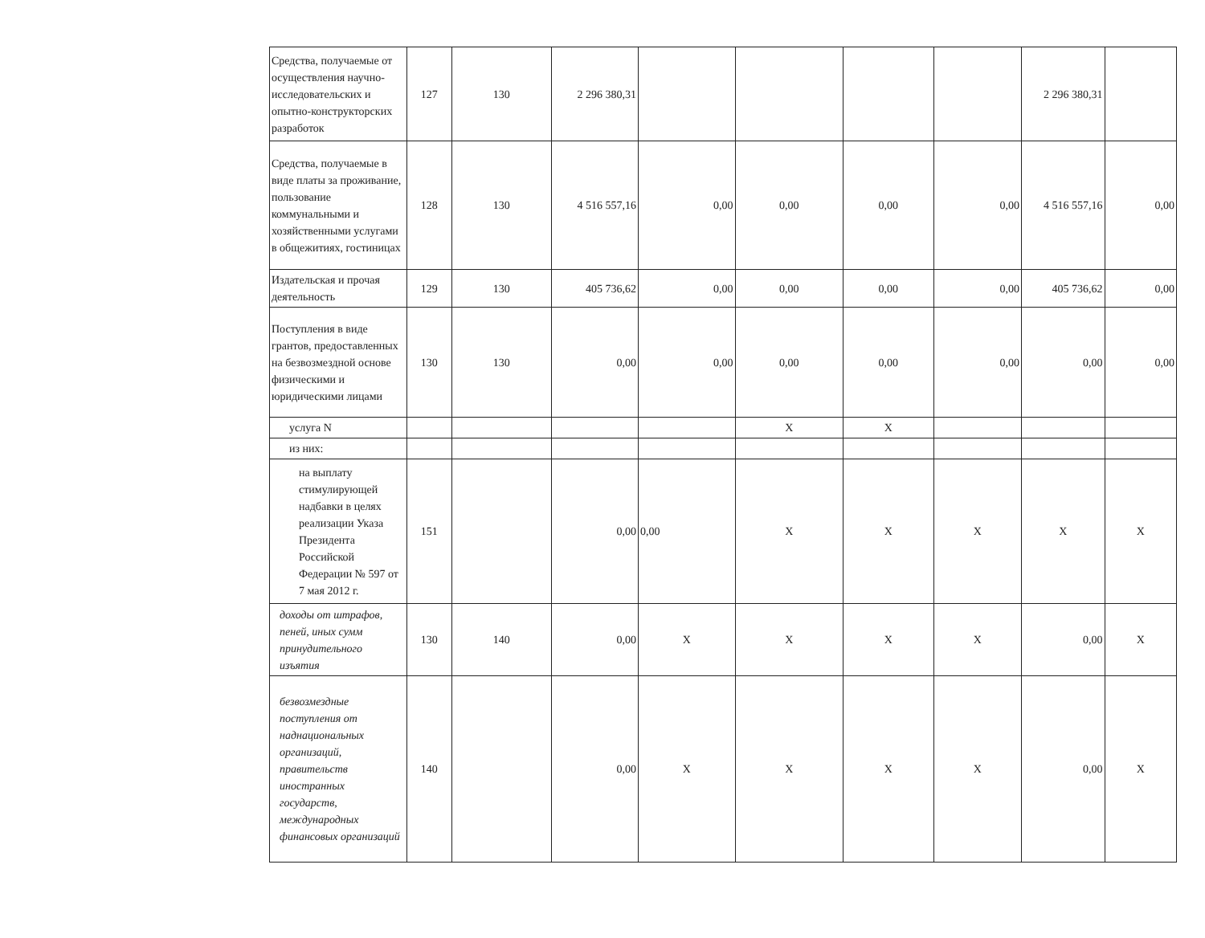| Средства, получаемые от осуществления научно-исследовательских и опытно-конструкторских разработок | 127 | 130 | 2 296 380,31 | | | | | 2 296 380,31 | |
| Средства, получаемые в виде платы за проживание, пользование коммунальными и хозяйственными услугами в общежитиях, гостиницах | 128 | 130 | 4 516 557,16 | 0,00 | 0,00 | 0,00 | 0,00 | 4 516 557,16 | 0,00 |
| Издательская и прочая деятельность | 129 | 130 | 405 736,62 | 0,00 | 0,00 | 0,00 | 0,00 | 405 736,62 | 0,00 |
| Поступления в виде грантов, предоставленных на безвозмездной основе физическими и юридическими лицами | 130 | 130 | 0,00 | 0,00 | 0,00 | 0,00 | 0,00 | 0,00 | 0,00 |
| услуга N | | | | | X | X | | | |
| из них: | | | | | | | | | |
| на выплату стимулирующей надбавки в целях реализации Указа Президента Российской Федерации № 597 от 7 мая 2012 г. | 151 | | 0,00 | 0,00 | X | X | X | X | X |
| доходы от штрафов, пеней, иных сумм принудительного изъятия | 130 | 140 | 0,00 | X | X | X | X | 0,00 | X |
| безвозмездные поступления от наднациональных организаций, правительств иностранных государств, международных финансовых организаций | 140 | | 0,00 | X | X | X | X | 0,00 | X |